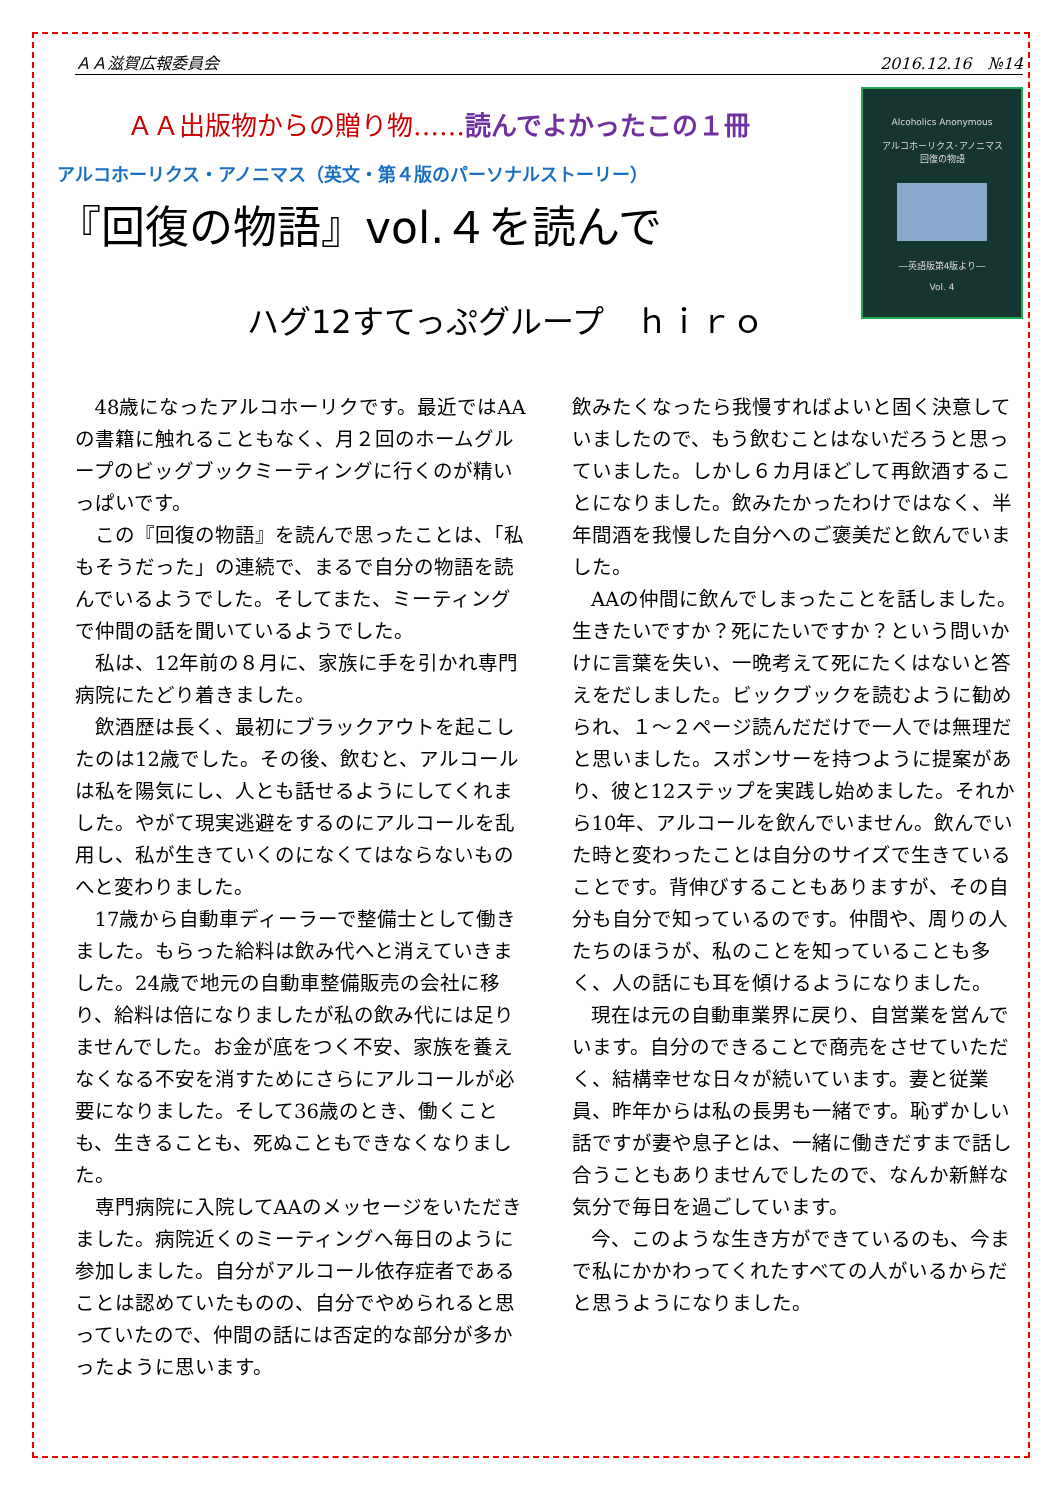ＡＡ滋賀広報委員会 2016.12.16　№14
ＡＡ出版物からの贈り物……読んでよかったこの１冊
アルコホーリクス・アノニマス（英文・第４版のパーソナルストーリー）
『回復の物語』vol.４を読んで
ハグ12すてっぷグループ　ｈｉｒｏ
Alcoholics Anonymous
アルコホーリクス･アノニマス
回復の物語
―英語版第4版より―
Vol. 4
48歳になったアルコホーリクです。最近ではAAの書籍に触れることもなく、月２回のホームグループのビッグブックミーティングに行くのが精いっぱいです。
この『回復の物語』を読んで思ったことは、「私もそうだった」の連続で、まるで自分の物語を読んでいるようでした。そしてまた、ミーティングで仲間の話を聞いているようでした。
私は、12年前の８月に、家族に手を引かれ専門病院にたどり着きました。
飲酒歴は長く、最初にブラックアウトを起こしたのは12歳でした。その後、飲むと、アルコールは私を陽気にし、人とも話せるようにしてくれました。やがて現実逃避をするのにアルコールを乱用し、私が生きていくのになくてはならないものへと変わりました。
17歳から自動車ディーラーで整備士として働きました。もらった給料は飲み代へと消えていきました。24歳で地元の自動車整備販売の会社に移り、給料は倍になりましたが私の飲み代には足りませんでした。お金が底をつく不安、家族を養えなくなる不安を消すためにさらにアルコールが必要になりました。そして36歳のとき、働くことも、生きることも、死ぬこともできなくなりました。
専門病院に入院してAAのメッセージをいただきました。病院近くのミーティングへ毎日のように参加しました。自分がアルコール依存症者であることは認めていたものの、自分でやめられると思っていたので、仲間の話には否定的な部分が多かったように思います。
飲みたくなったら我慢すればよいと固く決意していましたので、もう飲むことはないだろうと思っていました。しかし６カ月ほどして再飲酒することになりました。飲みたかったわけではなく、半年間酒を我慢した自分へのご褒美だと飲んでいました。
AAの仲間に飲んでしまったことを話しました。生きたいですか？死にたいですか？という問いかけに言葉を失い、一晩考えて死にたくはないと答えをだしました。ビックブックを読むように勧められ、１～２ページ読んだだけで一人では無理だと思いました。スポンサーを持つように提案があり、彼と12ステップを実践し始めました。それから10年、アルコールを飲んでいません。飲んでいた時と変わったことは自分のサイズで生きていることです。背伸びすることもありますが、その自分も自分で知っているのです。仲間や、周りの人たちのほうが、私のことを知っていることも多く、人の話にも耳を傾けるようになりました。
現在は元の自動車業界に戻り、自営業を営んでいます。自分のできることで商売をさせていただく、結構幸せな日々が続いています。妻と従業員、昨年からは私の長男も一緒です。恥ずかしい話ですが妻や息子とは、一緒に働きだすまで話し合うこともありませんでしたので、なんか新鮮な気分で毎日を過ごしています。
今、このような生き方ができているのも、今まで私にかかわってくれたすべての人がいるからだと思うようになりました。